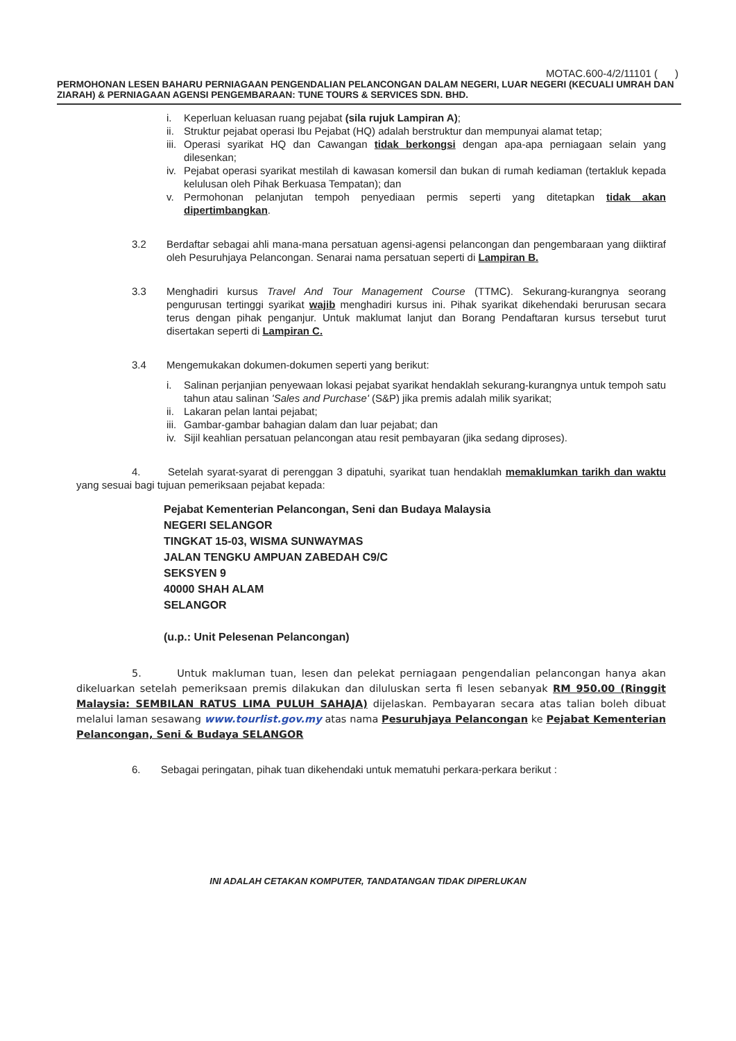MOTAC.600-4/2/11101 ( )
PERMOHONAN LESEN BAHARU PERNIAGAAN PENGENDALIAN PELANCONGAN DALAM NEGERI, LUAR NEGERI (KECUALI UMRAH DAN ZIARAH) & PERNIAGAAN AGENSI PENGEMBARAAN: TUNE TOURS & SERVICES SDN. BHD.
i. Keperluan keluasan ruang pejabat (sila rujuk Lampiran A);
ii. Struktur pejabat operasi Ibu Pejabat (HQ) adalah berstruktur dan mempunyai alamat tetap;
iii. Operasi syarikat HQ dan Cawangan tidak berkongsi dengan apa-apa perniagaan selain yang dilesenkan;
iv. Pejabat operasi syarikat mestilah di kawasan komersil dan bukan di rumah kediaman (tertakluk kepada kelulusan oleh Pihak Berkuasa Tempatan); dan
v. Permohonan pelanjutan tempoh penyediaan permis seperti yang ditetapkan tidak akan dipertimbangkan.
3.2 Berdaftar sebagai ahli mana-mana persatuan agensi-agensi pelancongan dan pengembaraan yang diiktiraf oleh Pesuruhjaya Pelancongan. Senarai nama persatuan seperti di Lampiran B.
3.3 Menghadiri kursus Travel And Tour Management Course (TTMC). Sekurang-kurangnya seorang pengurusan tertinggi syarikat wajib menghadiri kursus ini. Pihak syarikat dikehendaki berurusan secara terus dengan pihak penganjur. Untuk maklumat lanjut dan Borang Pendaftaran kursus tersebut turut disertakan seperti di Lampiran C.
3.4 Mengemukakan dokumen-dokumen seperti yang berikut:
i. Salinan perjanjian penyewaan lokasi pejabat syarikat hendaklah sekurang-kurangnya untuk tempoh satu tahun atau salinan 'Sales and Purchase' (S&P) jika premis adalah milik syarikat;
ii. Lakaran pelan lantai pejabat;
iii. Gambar-gambar bahagian dalam dan luar pejabat; dan
iv. Sijil keahlian persatuan pelancongan atau resit pembayaran (jika sedang diproses).
4. Setelah syarat-syarat di perenggan 3 dipatuhi, syarikat tuan hendaklah memaklumkan tarikh dan waktu yang sesuai bagi tujuan pemeriksaan pejabat kepada:
Pejabat Kementerian Pelancongan, Seni dan Budaya Malaysia
NEGERI SELANGOR
TINGKAT 15-03, WISMA SUNWAYMAS
JALAN TENGKU AMPUAN ZABEDAH C9/C
SEKSYEN 9
40000 SHAH ALAM
SELANGOR
(u.p.: Unit Pelesenan Pelancongan)
5. Untuk makluman tuan, lesen dan pelekat perniagaan pengendalian pelancongan hanya akan dikeluarkan setelah pemeriksaan premis dilakukan dan diluluskan serta fi lesen sebanyak RM 950.00 (Ringgit Malaysia: SEMBILAN RATUS LIMA PULUH SAHAJA) dijelaskan. Pembayaran secara atas talian boleh dibuat melalui laman sesawang www.tourlist.gov.my atas nama Pesuruhjaya Pelancongan ke Pejabat Kementerian Pelancongan, Seni & Budaya SELANGOR
6. Sebagai peringatan, pihak tuan dikehendaki untuk mematuhi perkara-perkara berikut :
INI ADALAH CETAKAN KOMPUTER, TANDATANGAN TIDAK DIPERLUKAN